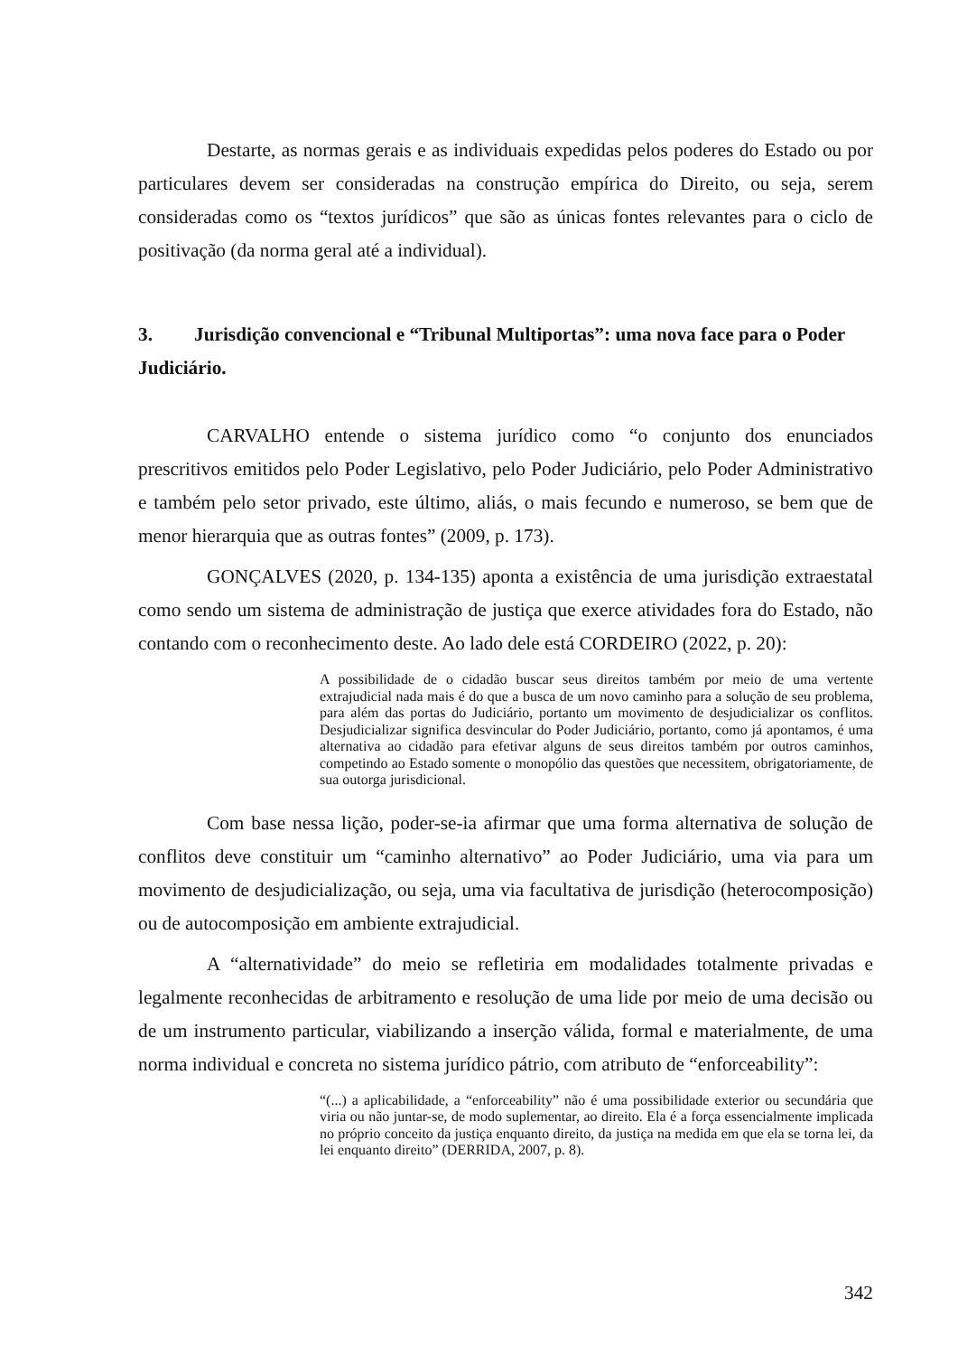Destarte, as normas gerais e as individuais expedidas pelos poderes do Estado ou por particulares devem ser consideradas na construção empírica do Direito, ou seja, serem consideradas como os “textos jurídicos” que são as únicas fontes relevantes para o ciclo de positivação (da norma geral até a individual).
3. Jurisdição convencional e “Tribunal Multiportas”: uma nova face para o Poder Judiciário.
CARVALHO entende o sistema jurídico como “o conjunto dos enunciados prescritivos emitidos pelo Poder Legislativo, pelo Poder Judiciário, pelo Poder Administrativo e também pelo setor privado, este último, aliás, o mais fecundo e numeroso, se bem que de menor hierarquia que as outras fontes” (2009, p. 173).
GONÇALVES (2020, p. 134-135) aponta a existência de uma jurisdição extraestatal como sendo um sistema de administração de justiça que exerce atividades fora do Estado, não contando com o reconhecimento deste. Ao lado dele está CORDEIRO (2022, p. 20):
A possibilidade de o cidadão buscar seus direitos também por meio de uma vertente extrajudicial nada mais é do que a busca de um novo caminho para a solução de seu problema, para além das portas do Judiciário, portanto um movimento de desjudicializar os conflitos. Desjudicializar significa desvincular do Poder Judiciário, portanto, como já apontamos, é uma alternativa ao cidadão para efetivar alguns de seus direitos também por outros caminhos, competindo ao Estado somente o monopólio das questões que necessitem, obrigatoriamente, de sua outorga jurisdicional.
Com base nessa lição, poder-se-ia afirmar que uma forma alternativa de solução de conflitos deve constituir um “caminho alternativo” ao Poder Judiciário, uma via para um movimento de desjudicialização, ou seja, uma via facultativa de jurisdição (heterocomposição) ou de autocomposição em ambiente extrajudicial.
A “alternatividade” do meio se refletiria em modalidades totalmente privadas e legalmente reconhecidas de arbitramento e resolução de uma lide por meio de uma decisão ou de um instrumento particular, viabilizando a inserção válida, formal e materialmente, de uma norma individual e concreta no sistema jurídico pátrio, com atributo de “enforceability”:
“(...) a aplicabilidade, a “enforceability” não é uma possibilidade exterior ou secundária que viria ou não juntar-se, de modo suplementar, ao direito. Ela é a força essencialmente implicada no próprio conceito da justiça enquanto direito, da justiça na medida em que ela se torna lei, da lei enquanto direito” (DERRIDA, 2007, p. 8).
342